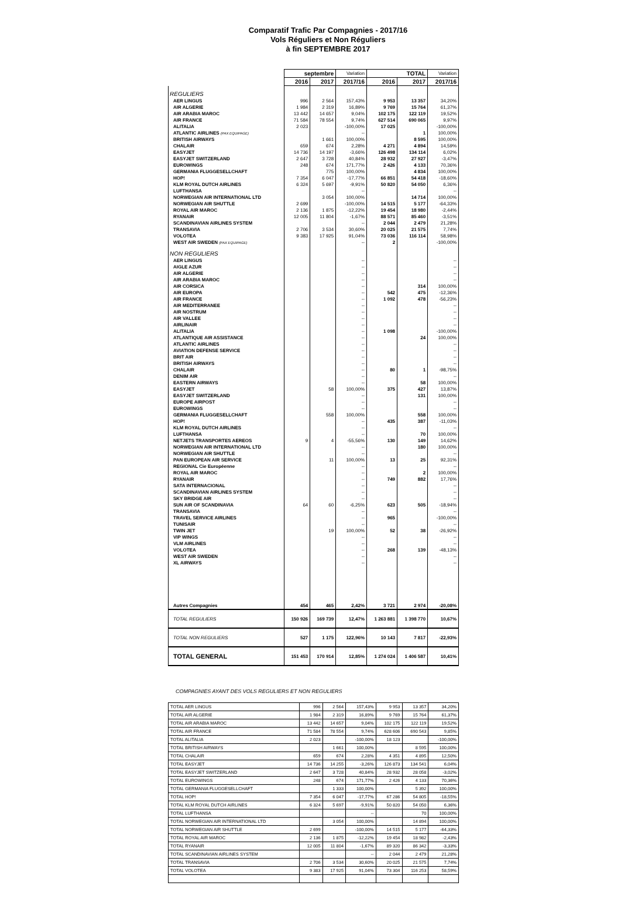Comparatif Trafic Par Compagnies - 2017/16
Vols Réguliers et Non Réguliers
à fin SEPTEMBRE 2017
| | septembre | | Variation | TOTAL | | Variation |
| --- | --- | --- | --- | --- | --- | --- |
| | 2016 | 2017 | 2017/16 | 2016 | 2017 | 2017/16 |
| REGULIERS | | | | | | |
| AER LINGUS | 996 | 2 564 | 157,43% | 9 953 | 13 357 | 34,20% |
| AIR ALGERIE | 1 984 | 2 319 | 16,89% | 9 769 | 15 764 | 61,37% |
| AIR ARABIA MAROC | 13 442 | 14 657 | 9,04% | 102 175 | 122 119 | 19,52% |
| AIR FRANCE | 71 584 | 78 554 | 9,74% | 627 514 | 690 065 | 9,97% |
| ALITALIA | 2 023 | | -100,00% | 17 025 | | -100,00% |
| ATLANTIC AIRLINES (PAX EQUIPAGE) | | | -- | | 1 | 100,00% |
| BRITISH AIRWAYS | | 1 661 | 100,00% | | 8 595 | 100,00% |
| CHALAIR | 659 | 674 | 2,28% | 4 271 | 4 894 | 14,59% |
| EASYJET | 14 736 | 14 197 | -3,66% | 126 498 | 134 114 | 6,02% |
| EASYJET SWITZERLAND | 2 647 | 3 728 | 40,84% | 28 932 | 27 927 | -3,47% |
| EUROWINGS | 248 | 674 | 171,77% | 2 426 | 4 133 | 70,36% |
| GERMANIA FLUGGESELLCHAFT | | 775 | 100,00% | | 4 834 | 100,00% |
| HOP! | 7 354 | 6 047 | -17,77% | 66 851 | 54 418 | -18,60% |
| KLM ROYAL DUTCH AIRLINES | 6 324 | 5 697 | -9,91% | 50 820 | 54 050 | 6,36% |
| LUFTHANSA | | | -- | | | -- |
| NORWEGIAN AIR INTERNATIONAL LTD | | 3 054 | 100,00% | | 14 714 | 100,00% |
| NORWEGIAN AIR SHUTTLE | 2 699 | | -100,00% | 14 515 | 5 177 | -64,33% |
| ROYAL AIR MAROC | 2 136 | 1 875 | -12,22% | 19 454 | 18 980 | -2,44% |
| RYANAIR | 12 005 | 11 804 | -1,67% | 88 571 | 85 460 | -3,51% |
| SCANDINAVIAN AIRLINES SYSTEM | | | -- | 2 044 | 2 479 | 21,28% |
| TRANSAVIA | 2 706 | 3 534 | 30,60% | 20 025 | 21 575 | 7,74% |
| VOLOTEA | 9 383 | 17 925 | 91,04% | 73 036 | 116 114 | 58,98% |
| WEST AIR SWEDEN (PAX EQUIPAGE) | | | -- | 2 | | -100,00% |
| NON REGULIERS | | | | | | |
| AER LINGUS | | | -- | | | -- |
| AIGLE AZUR | | | -- | | | -- |
| AIR ALGERIE | | | -- | | | -- |
| AIR ARABIA MAROC | | | -- | | | -- |
| AIR CORSICA | | | -- | | 314 | 100,00% |
| AIR EUROPA | | | -- | 542 | 475 | -12,36% |
| AIR FRANCE | | | -- | 1 092 | 478 | -56,23% |
| AIR MEDITERRANEE | | | -- | | | -- |
| AIR NOSTRUM | | | -- | | | -- |
| AIR VALLEE | | | -- | | | -- |
| AIRLINAIR | | | -- | | | -- |
| ALITALIA | | | -- | 1 098 | | -100,00% |
| ATLANTIQUE AIR ASSISTANCE | | | -- | | 24 | 100,00% |
| ATLANTIC AIRLINES | | | -- | | | -- |
| AVIATION DEFENSE SERVICE | | | -- | | | -- |
| BRIT AIR | | | -- | | | -- |
| BRITISH AIRWAYS | | | -- | | | -- |
| CHALAIR | | | -- | 80 | 1 | -98,75% |
| DENIM AIR | | | -- | | | -- |
| EASTERN AIRWAYS | | | -- | | 58 | 100,00% |
| EASYJET | | 58 | 100,00% | 375 | 427 | 13,87% |
| EASYJET SWITZERLAND | | | -- | | 131 | 100,00% |
| EUROPE AIRPOST | | | -- | | | -- |
| EUROWINGS | | | -- | | | -- |
| GERMANIA FLUGGESELLCHAFT | | 558 | 100,00% | | 558 | 100,00% |
| HOP! | | | -- | 435 | 387 | -11,03% |
| KLM ROYAL DUTCH AIRLINES | | | -- | | | -- |
| LUFTHANSA | | | -- | | 70 | 100,00% |
| NETJETS TRANSPORTES AEREOS | 9 | 4 | -55,56% | 130 | 149 | 14,62% |
| NORWEGIAN AIR INTERNATIONAL LTD | | | -- | | 180 | 100,00% |
| NORWEGIAN AIR SHUTTLE | | | -- | | | -- |
| PAN EUROPEAN AIR SERVICE | | 11 | 100,00% | 13 | 25 | 92,31% |
| REGIONAL Cie Européenne | | | -- | | | -- |
| ROYAL AIR MAROC | | | -- | | 2 | 100,00% |
| RYANAIR | | | -- | 749 | 882 | 17,76% |
| SATA INTERNACIONAL | | | -- | | | -- |
| SCANDINAVIAN AIRLINES SYSTEM | | | -- | | | -- |
| SKY BRIDGE AIR | | | -- | | | -- |
| SUN AIR OF SCANDINAVIA | 64 | 60 | -6,25% | 623 | 505 | -18,94% |
| TRANSAVIA | | | -- | | | -- |
| TRAVEL SERVICE AIRLINES | | | -- | 965 | | -100,00% |
| TUNISAIR | | | -- | | | -- |
| TWIN JET | | 19 | 100,00% | 52 | 38 | -26,92% |
| VIP WINGS | | | -- | | | -- |
| VLM AIRLINES | | | -- | | | -- |
| VOLOTEA | | | -- | 268 | 139 | -48,13% |
| WEST AIR SWEDEN | | | -- | | | -- |
| XL AIRWAYS | | | -- | | | -- |
| Autres Compagnies | 454 | 465 | 2,42% | 3 721 | 2 974 | -20,08% |
| TOTAL REGULIERS | 150 926 | 169 739 | 12,47% | 1 263 881 | 1 398 770 | 10,67% |
| TOTAL NON REGULIERS | 527 | 1 175 | 122,96% | 10 143 | 7 817 | -22,93% |
| TOTAL GENERAL | 151 453 | 170 914 | 12,85% | 1 274 024 | 1 406 587 | 10,41% |
COMPAGNIES AYANT DES VOLS REGULIERS ET NON REGULIERS
| TOTAL AER LINGUS | 996 | 2 564 | 157,43% | 9 953 | 13 357 | 34,20% |
| TOTAL AIR ALGERIE | 1 984 | 2 319 | 16,89% | 9 769 | 15 764 | 61,37% |
| TOTAL AIR ARABIA MAROC | 13 442 | 14 657 | 9,04% | 102 175 | 122 119 | 19,52% |
| TOTAL AIR FRANCE | 71 584 | 78 554 | 9,74% | 628 606 | 690 543 | 9,85% |
| TOTAL ALITALIA | 2 023 | | -100,00% | 18 123 | | -100,00% |
| TOTAL BRITISH AIRWAYS | | 1 661 | 100,00% | | 8 595 | 100,00% |
| TOTAL CHALAIR | 659 | 674 | 2,28% | 4 351 | 4 895 | 12,50% |
| TOTAL EASYJET | 14 736 | 14 255 | -3,26% | 126 873 | 134 541 | 6,04% |
| TOTAL EASYJET SWITZERLAND | 2 647 | 3 728 | 40,84% | 28 932 | 28 058 | -3,02% |
| TOTAL EUROWINGS | 248 | 674 | 171,77% | 2 426 | 4 133 | 70,36% |
| TOTAL GERMANIA FLUGGESELLCHAFT | | 1 333 | 100,00% | | 5 392 | 100,00% |
| TOTAL HOP! | 7 354 | 6 047 | -17,77% | 67 286 | 54 805 | -18,55% |
| TOTAL KLM ROYAL DUTCH AIRLINES | 6 324 | 5 697 | -9,91% | 50 820 | 54 050 | 6,36% |
| TOTAL LUFTHANSA | | | -- | | 70 | 100,00% |
| TOTAL NORWEGIAN AIR INTERNATIONAL LTD | | 3 054 | 100,00% | | 14 894 | 100,00% |
| TOTAL NORWEGIAN AIR SHUTTLE | 2 699 | | -100,00% | 14 515 | 5 177 | -64,33% |
| TOTAL ROYAL AIR MAROC | 2 136 | 1 875 | -12,22% | 19 454 | 18 982 | -2,43% |
| TOTAL RYANAIR | 12 005 | 11 804 | -1,67% | 89 320 | 86 342 | -3,33% |
| TOTAL SCANDINAVIAN AIRLINES SYSTEM | | | -- | 2 044 | 2 479 | 21,28% |
| TOTAL TRANSAVIA | 2 706 | 3 534 | 30,60% | 20 025 | 21 575 | 7,74% |
| TOTAL VOLOTEA | 9 383 | 17 925 | 91,04% | 73 304 | 116 253 | 58,59% |